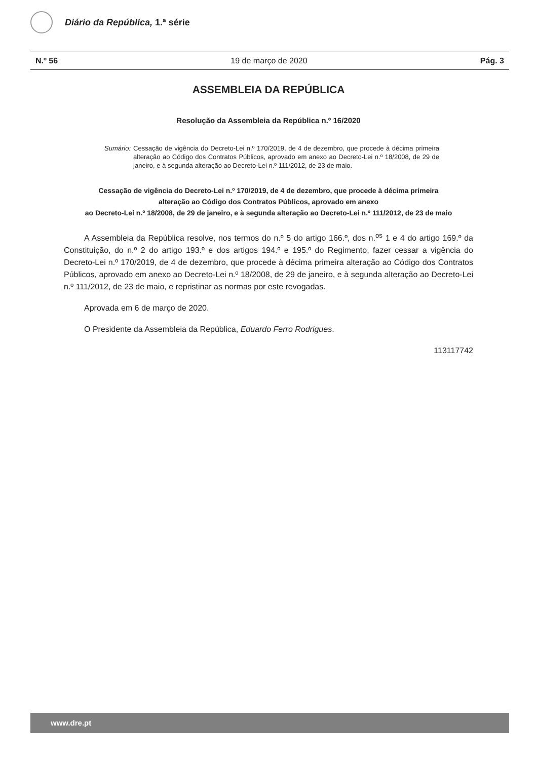Diário da República, 1.ª série
N.º 56 19 de março de 2020 Pág. 3
ASSEMBLEIA DA REPÚBLICA
Resolução da Assembleia da República n.º 16/2020
Sumário: Cessação de vigência do Decreto-Lei n.º 170/2019, de 4 de dezembro, que procede à décima primeira alteração ao Código dos Contratos Públicos, aprovado em anexo ao Decreto-Lei n.º 18/2008, de 29 de janeiro, e à segunda alteração ao Decreto-Lei n.º 111/2012, de 23 de maio.
Cessação de vigência do Decreto-Lei n.º 170/2019, de 4 de dezembro, que procede à décima primeira
alteração ao Código dos Contratos Públicos, aprovado em anexo
ao Decreto-Lei n.º 18/2008, de 29 de janeiro, e à segunda alteração ao Decreto-Lei n.º 111/2012, de 23 de maio
A Assembleia da República resolve, nos termos do n.º 5 do artigo 166.º, dos n.<sup>os</sup> 1 e 4 do artigo 169.º da Constituição, do n.º 2 do artigo 193.º e dos artigos 194.º e 195.º do Regimento, fazer cessar a vigência do Decreto-Lei n.º 170/2019, de 4 de dezembro, que procede à décima primeira alteração ao Código dos Contratos Públicos, aprovado em anexo ao Decreto-Lei n.º 18/2008, de 29 de janeiro, e à segunda alteração ao Decreto-Lei n.º 111/2012, de 23 de maio, e repristinar as normas por este revogadas.
Aprovada em 6 de março de 2020.
O Presidente da Assembleia da República, Eduardo Ferro Rodrigues.
113117742
www.dre.pt